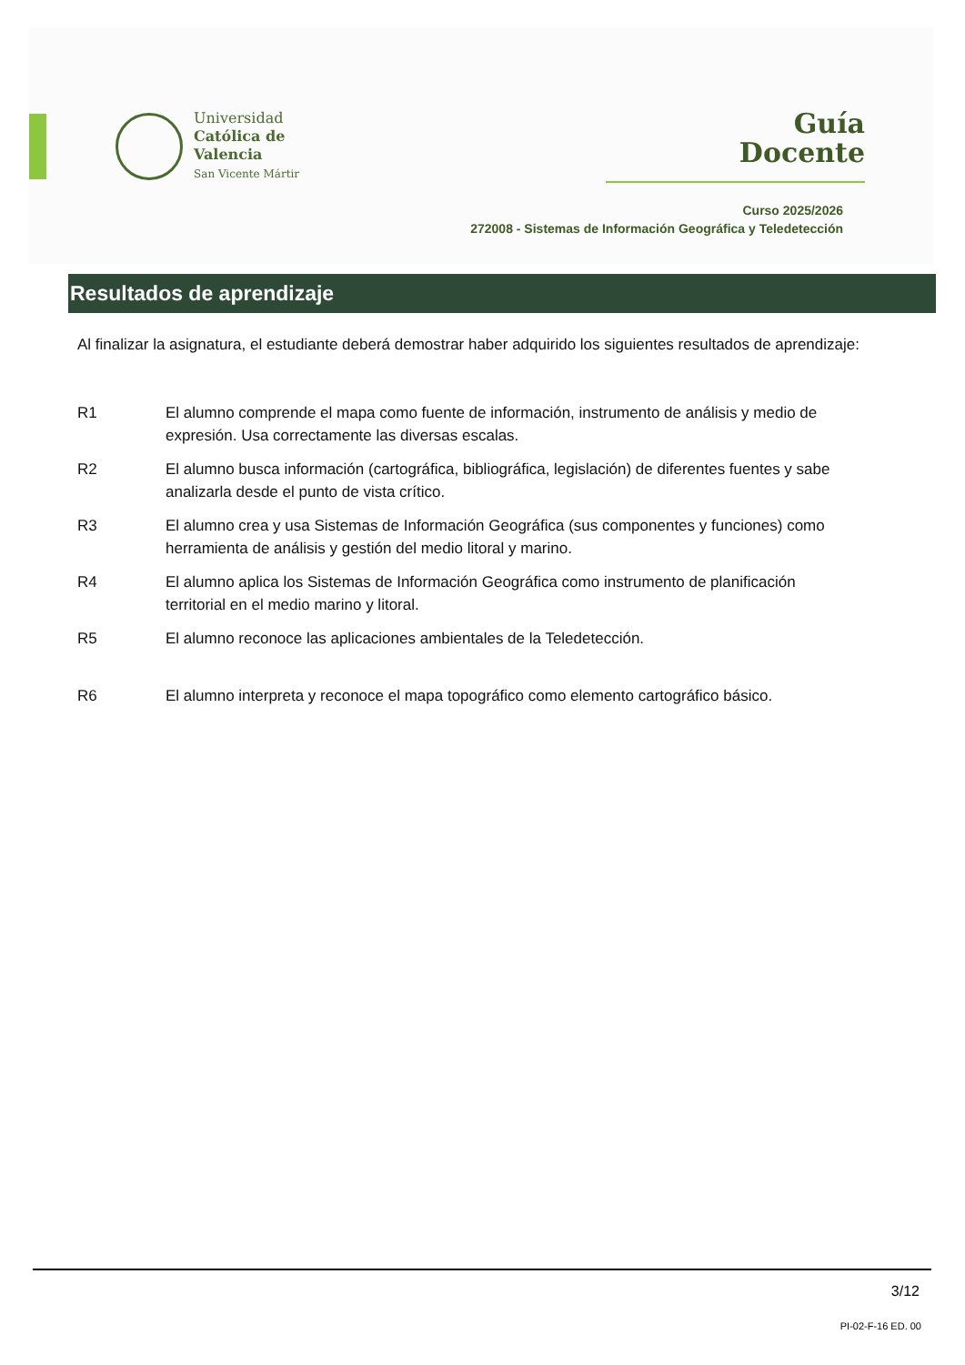Universidad
Católica de
Valencia
San Vicente Mártir
Guía
Docente
Curso 2025/2026
272008 - Sistemas de Información Geográfica y Teledetección
Resultados de aprendizaje
Al finalizar la asignatura, el estudiante deberá demostrar haber adquirido los siguientes resultados de aprendizaje:
R1 El alumno comprende el mapa como fuente de información, instrumento de análisis y medio de expresión. Usa correctamente las diversas escalas.
R2 El alumno busca información (cartográfica, bibliográfica, legislación) de diferentes fuentes y sabe analizarla desde el punto de vista crítico.
R3 El alumno crea y usa Sistemas de Información Geográfica (sus componentes y funciones) como herramienta de análisis y gestión del medio litoral y marino.
R4 El alumno aplica los Sistemas de Información Geográfica como instrumento de planificación territorial en el medio marino y litoral.
R5 El alumno reconoce las aplicaciones ambientales de la Teledetección.
R6 El alumno interpreta y reconoce el mapa topográfico como elemento cartográfico básico.
3/12
PI-02-F-16 ED. 00